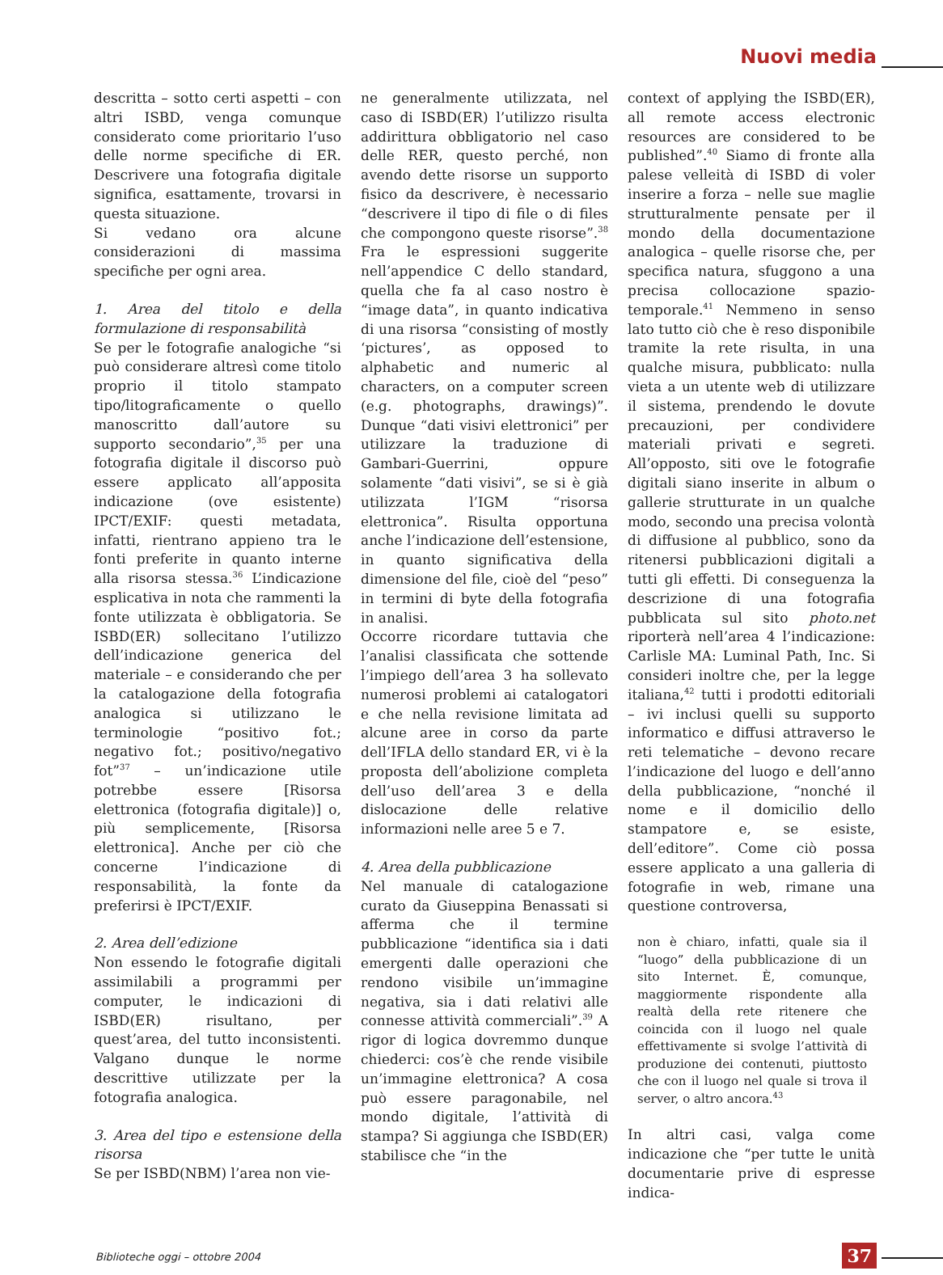Nuovi media
descritta – sotto certi aspetti – con altri ISBD, venga comunque considerato come prioritario l’uso delle norme specifiche di ER. Descrivere una fotografia digitale significa, esattamente, trovarsi in questa situazione.
Si vedano ora alcune considerazioni di massima specifiche per ogni area.
1. Area del titolo e della formulazione di responsabilità
Se per le fotografie analogiche “si può considerare altresì come titolo proprio il titolo stampato tipo/litograficamente o quello manoscritto dall’autore su supporto secondario”,<sup>35</sup> per una fotografia digitale il discorso può essere applicato all’apposita indicazione (ove esistente) IPCT/EXIF: questi metadata, infatti, rientrano appieno tra le fonti preferite in quanto interne alla risorsa stessa.<sup>36</sup> L’indicazione esplicativa in nota che rammenti la fonte utilizzata è obbligatoria. Se ISBD(ER) sollecitano l’utilizzo dell’indicazione generica del materiale – e considerando che per la catalogazione della fotografia analogica si utilizzano le terminologie “positivo fot.; negativo fot.; positivo/negativo fot”<sup>37</sup> – un’indicazione utile potrebbe essere [Risorsa elettronica (fotografia digitale)] o, più semplicemente, [Risorsa elettronica]. Anche per ciò che concerne l’indicazione di responsabilità, la fonte da preferirsi è IPCT/EXIF.
2. Area dell’edizione
Non essendo le fotografie digitali assimilabili a programmi per computer, le indicazioni di ISBD(ER) risultano, per quest’area, del tutto inconsistenti. Valgano dunque le norme descrittive utilizzate per la fotografia analogica.
3. Area del tipo e estensione della risorsa
Se per ISBD(NBM) l’area non vie-
ne generalmente utilizzata, nel caso di ISBD(ER) l’utilizzo risulta addirittura obbligatorio nel caso delle RER, questo perché, non avendo dette risorse un supporto fisico da descrivere, è necessario “descrivere il tipo di file o di files che compongono queste risorse”.<sup>38</sup> Fra le espressioni suggerite nell’appendice C dello standard, quella che fa al caso nostro è “image data”, in quanto indicativa di una risorsa “consisting of mostly ‘pictures’, as opposed to alphabetic and numeric al characters, on a computer screen (e.g. photographs, drawings)”. Dunque “dati visivi elettronici” per utilizzare la traduzione di Gambari-Guerrini, oppure solamente “dati visivi”, se si è già utilizzata l’IGM “risorsa elettronica”. Risulta opportuna anche l’indicazione dell’estensione, in quanto significativa della dimensione del file, cioè del “peso” in termini di byte della fotografia in analisi.
Occorre ricordare tuttavia che l’analisi classificata che sottende l’impiego dell’area 3 ha sollevato numerosi problemi ai catalogatori e che nella revisione limitata ad alcune aree in corso da parte dell’IFLA dello standard ER, vi è la proposta dell’abolizione completa dell’uso dell’area 3 e della dislocazione delle relative informazioni nelle aree 5 e 7.
4. Area della pubblicazione
Nel manuale di catalogazione curato da Giuseppina Benassati si afferma che il termine pubblicazione “identifica sia i dati emergenti dalle operazioni che rendono visibile un’immagine negativa, sia i dati relativi alle connesse attività commerciali”.<sup>39</sup> A rigor di logica dovremmo dunque chiederci: cos’è che rende visibile un’immagine elettronica? A cosa può essere paragonabile, nel mondo digitale, l’attività di stampa? Si aggiunga che ISBD(ER) stabilisce che “in the
context of applying the ISBD(ER), all remote access electronic resources are considered to be published”.<sup>40</sup> Siamo di fronte alla palese velleità di ISBD di voler inserire a forza – nelle sue maglie strutturalmente pensate per il mondo della documentazione analogica – quelle risorse che, per specifica natura, sfuggono a una precisa collocazione spazio-temporale.<sup>41</sup> Nemmeno in senso lato tutto ciò che è reso disponibile tramite la rete risulta, in una qualche misura, pubblicato: nulla vieta a un utente web di utilizzare il sistema, prendendo le dovute precauzioni, per condividere materiali privati e segreti. All’opposto, siti ove le fotografie digitali siano inserite in album o gallerie strutturate in un qualche modo, secondo una precisa volontà di diffusione al pubblico, sono da ritenersi pubblicazioni digitali a tutti gli effetti. Di conseguenza la descrizione di una fotografia pubblicata sul sito photo.net riporterà nell’area 4 l’indicazione: Carlisle MA: Luminal Path, Inc. Si consideri inoltre che, per la legge italiana,<sup>42</sup> tutti i prodotti editoriali – ivi inclusi quelli su supporto informatico e diffusi attraverso le reti telematiche – devono recare l’indicazione del luogo e dell’anno della pubblicazione, “nonché il nome e il domicilio dello stampatore e, se esiste, dell’editore”. Come ciò possa essere applicato a una galleria di fotografie in web, rimane una questione controversa,
non è chiaro, infatti, quale sia il “luogo” della pubblicazione di un sito Internet. È, comunque, maggiormente rispondente alla realtà della rete ritenere che coincida con il luogo nel quale effettivamente si svolge l’attività di produzione dei contenuti, piuttosto che con il luogo nel quale si trova il server, o altro ancora.<sup>43</sup>
In altri casi, valga come indicazione che “per tutte le unità documentarie prive di espresse indica-
Biblioteche oggi – ottobre 2004 37